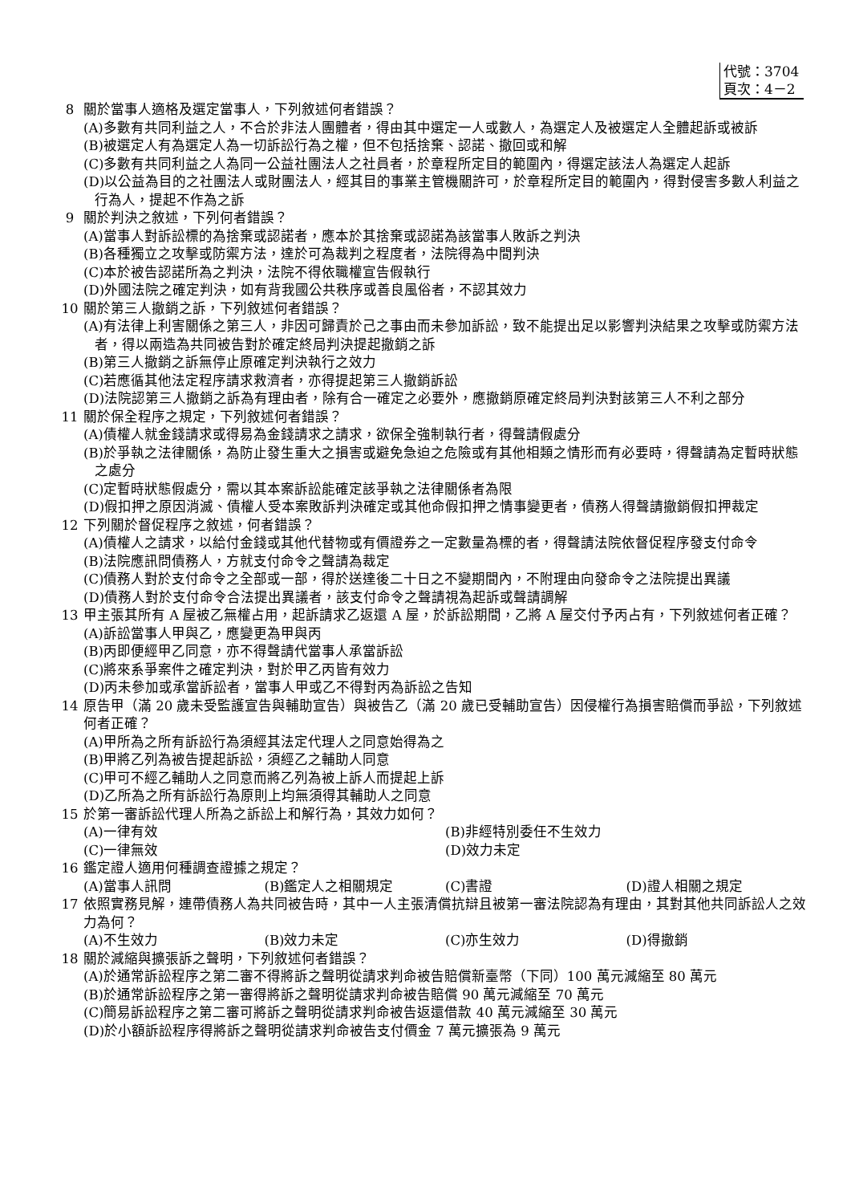代號：3704
頁次：4－2
8 關於當事人適格及選定當事人，下列敘述何者錯誤？
(A)多數有共同利益之人，不合於非法人團體者，得由其中選定一人或數人，為選定人及被選定人全體起訴或被訴
(B)被選定人有為選定人為一切訴訟行為之權，但不包括捨棄、認諾、撤回或和解
(C)多數有共同利益之人為同一公益社團法人之社員者，於章程所定目的範圍內，得選定該法人為選定人起訴
(D)以公益為目的之社團法人或財團法人，經其目的事業主管機關許可，於章程所定目的範圍內，得對侵害多數人利益之行為人，提起不作為之訴
9 關於判決之敘述，下列何者錯誤？
(A)當事人對訴訟標的為捨棄或認諾者，應本於其捨棄或認諾為該當事人敗訴之判決
(B)各種獨立之攻擊或防禦方法，達於可為裁判之程度者，法院得為中間判決
(C)本於被告認諾所為之判決，法院不得依職權宣告假執行
(D)外國法院之確定判決，如有背我國公共秩序或善良風俗者，不認其效力
10 關於第三人撤銷之訴，下列敘述何者錯誤？
(A)有法律上利害關係之第三人，非因可歸責於己之事由而未參加訴訟，致不能提出足以影響判決結果之攻擊或防禦方法者，得以兩造為共同被告對於確定終局判決提起撤銷之訴
(B)第三人撤銷之訴無停止原確定判決執行之效力
(C)若應循其他法定程序請求救濟者，亦得提起第三人撤銷訴訟
(D)法院認第三人撤銷之訴為有理由者，除有合一確定之必要外，應撤銷原確定終局判決對該第三人不利之部分
11 關於保全程序之規定，下列敘述何者錯誤？
(A)債權人就金錢請求或得易為金錢請求之請求，欲保全強制執行者，得聲請假處分
(B)於爭執之法律關係，為防止發生重大之損害或避免急迫之危險或有其他相類之情形而有必要時，得聲請為定暫時狀態之處分
(C)定暫時狀態假處分，需以其本案訴訟能確定該爭執之法律關係者為限
(D)假扣押之原因消滅、債權人受本案敗訴判決確定或其他命假扣押之情事變更者，債務人得聲請撤銷假扣押裁定
12 下列關於督促程序之敘述，何者錯誤？
(A)債權人之請求，以給付金錢或其他代替物或有價證券之一定數量為標的者，得聲請法院依督促程序發支付命令
(B)法院應訊問債務人，方就支付命令之聲請為裁定
(C)債務人對於支付命令之全部或一部，得於送達後二十日之不變期間內，不附理由向發命令之法院提出異議
(D)債務人對於支付命令合法提出異議者，該支付命令之聲請視為起訴或聲請調解
13 甲主張其所有 A 屋被乙無權占用，起訴請求乙返還 A 屋，於訴訟期間，乙將 A 屋交付予丙占有，下列敘述何者正確？
(A)訴訟當事人甲與乙，應變更為甲與丙
(B)丙即便經甲乙同意，亦不得聲請代當事人承當訴訟
(C)將來系爭案件之確定判決，對於甲乙丙皆有效力
(D)丙未參加或承當訴訟者，當事人甲或乙不得對丙為訴訟之告知
14 原告甲（滿 20 歲未受監護宣告與輔助宣告）與被告乙（滿 20 歲已受輔助宣告）因侵權行為損害賠償而爭訟，下列敘述何者正確？
(A)甲所為之所有訴訟行為須經其法定代理人之同意始得為之
(B)甲將乙列為被告提起訴訟，須經乙之輔助人同意
(C)甲可不經乙輔助人之同意而將乙列為被上訴人而提起上訴
(D)乙所為之所有訴訟行為原則上均無須得其輔助人之同意
15 於第一審訴訟代理人所為之訴訟上和解行為，其效力如何？
(A)一律有效 (B)非經特別委任不生效力
(C)一律無效 (D)效力未定
16 鑑定證人適用何種調查證據之規定？
(A)當事人訊問 (B)鑑定人之相關規定 (C)書證 (D)證人相關之規定
17 依照實務見解，連帶債務人為共同被告時，其中一人主張清償抗辯且被第一審法院認為有理由，其對其他共同訴訟人之效力為何？
(A)不生效力 (B)效力未定 (C)亦生效力 (D)得撤銷
18 關於減縮與擴張訴之聲明，下列敘述何者錯誤？
(A)於通常訴訟程序之第二審不得將訴之聲明從請求判命被告賠償新臺幣（下同）100 萬元減縮至 80 萬元
(B)於通常訴訟程序之第一審得將訴之聲明從請求判命被告賠償 90 萬元減縮至 70 萬元
(C)簡易訴訟程序之第二審可將訴之聲明從請求判命被告返還借款 40 萬元減縮至 30 萬元
(D)於小額訴訟程序得將訴之聲明從請求判命被告支付價金 7 萬元擴張為 9 萬元